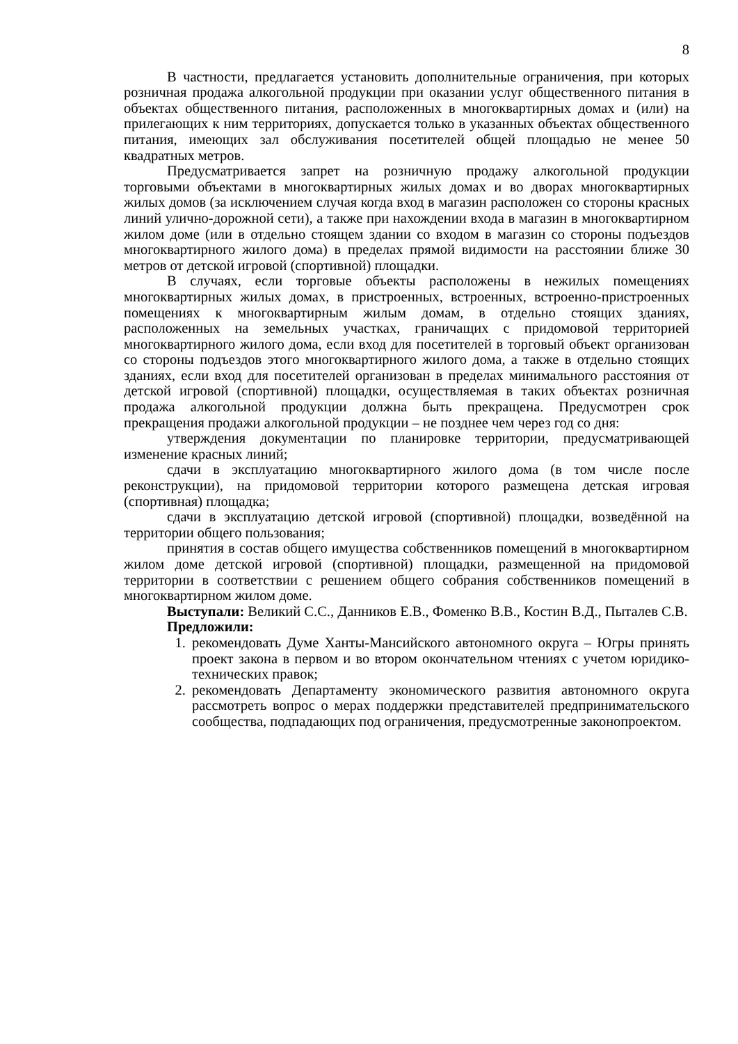8
В частности, предлагается установить дополнительные ограничения, при которых розничная продажа алкогольной продукции при оказании услуг общественного питания в объектах общественного питания, расположенных в многоквартирных домах и (или) на прилегающих к ним территориях, допускается только в указанных объектах общественного питания, имеющих зал обслуживания посетителей общей площадью не менее 50 квадратных метров.
Предусматривается запрет на розничную продажу алкогольной продукции торговыми объектами в многоквартирных жилых домах и во дворах многоквартирных жилых домов (за исключением случая когда вход в магазин расположен со стороны красных линий улично-дорожной сети), а также при нахождении входа в магазин в многоквартирном жилом доме (или в отдельно стоящем здании со входом в магазин со стороны подъездов многоквартирного жилого дома) в пределах прямой видимости на расстоянии ближе 30 метров от детской игровой (спортивной) площадки.
В случаях, если торговые объекты расположены в нежилых помещениях многоквартирных жилых домах, в пристроенных, встроенных, встроенно-пристроенных помещениях к многоквартирным жилым домам, в отдельно стоящих зданиях, расположенных на земельных участках, граничащих с придомовой территорией многоквартирного жилого дома, если вход для посетителей в торговый объект организован со стороны подъездов этого многоквартирного жилого дома, а также в отдельно стоящих зданиях, если вход для посетителей организован в пределах минимального расстояния от детской игровой (спортивной) площадки, осуществляемая в таких объектах розничная продажа алкогольной продукции должна быть прекращена. Предусмотрен срок прекращения продажи алкогольной продукции – не позднее чем через год со дня:
утверждения документации по планировке территории, предусматривающей изменение красных линий;
сдачи в эксплуатацию многоквартирного жилого дома (в том числе после реконструкции), на придомовой территории которого размещена детская игровая (спортивная) площадка;
сдачи в эксплуатацию детской игровой (спортивной) площадки, возведённой на территории общего пользования;
принятия в состав общего имущества собственников помещений в многоквартирном жилом доме детской игровой (спортивной) площадки, размещенной на придомовой территории в соответствии с решением общего собрания собственников помещений в многоквартирном жилом доме.
Выступали: Великий С.С., Данников Е.В., Фоменко В.В., Костин В.Д., Пыталев С.В.
Предложили:
1. рекомендовать Думе Ханты-Мансийского автономного округа – Югры принять проект закона в первом и во втором окончательном чтениях с учетом юридико-технических правок;
2. рекомендовать Департаменту экономического развития автономного округа рассмотреть вопрос о мерах поддержки представителей предпринимательского сообщества, подпадающих под ограничения, предусмотренные законопроектом.